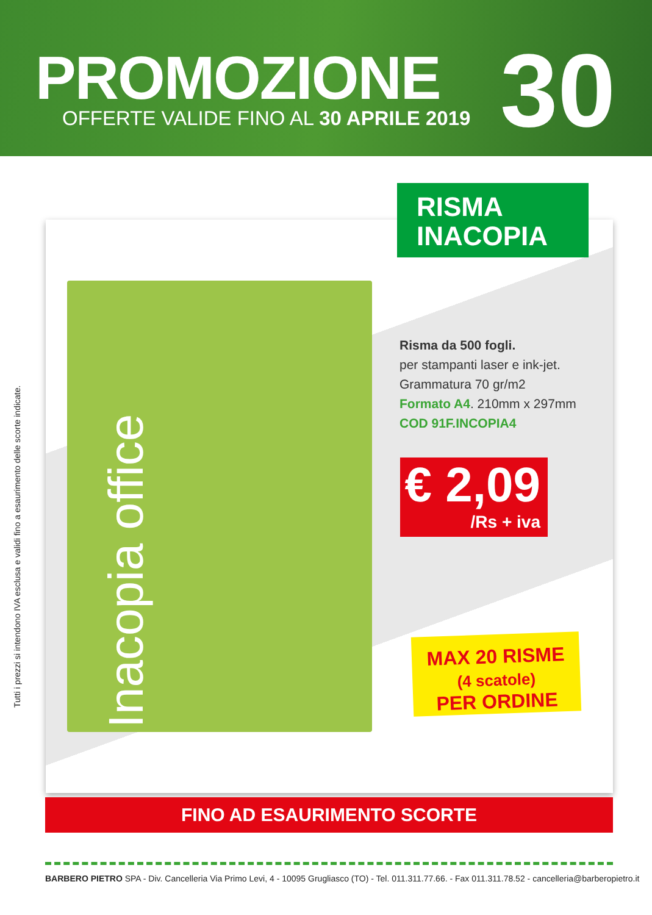PROMOZIONE 30
OFFERTE VALIDE FINO AL 30 APRILE 2019
Tutti i prezzi si intendono IVA esclusa e validi fino a esaurimento delle scorte indicate.
Inacopia office
RISMA
INACOPIA
Risma da 500 fogli.
per stampanti laser e ink-jet.
Grammatura 70 gr/m2
Formato A4. 210mm x 297mm
COD 91F.INCOPIA4
€ 2,09
/Rs + iva
MAX 20 RISME
(4 scatole)
PER ORDINE
FINO AD ESAURIMENTO SCORTE
BARBERO PIETRO SPA - Div. Cancelleria Via Primo Levi, 4 - 10095 Grugliasco (TO) - Tel. 011.311.77.66. - Fax 011.311.78.52 - cancelleria@barberopietro.it